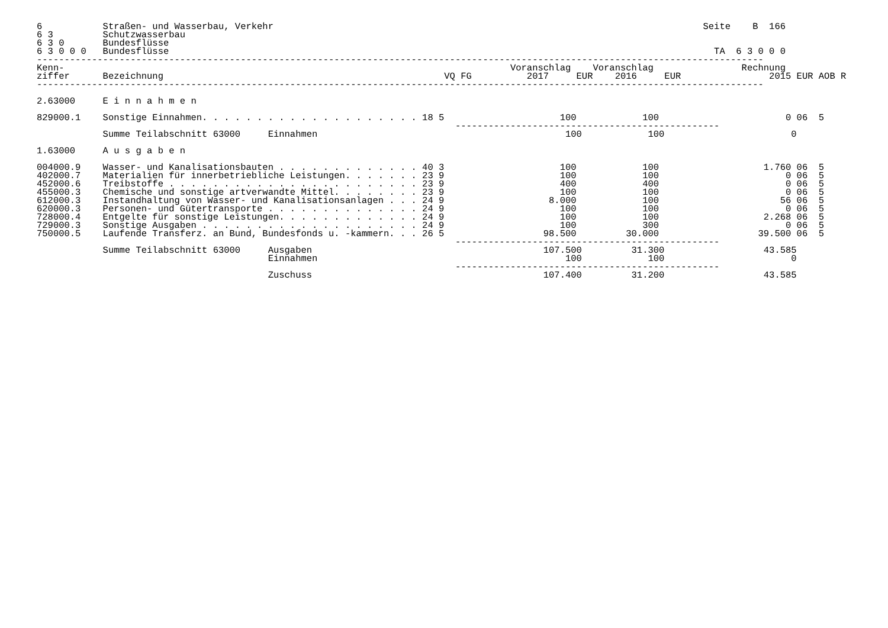6           Straßen- und Wasserbau, Verkehr                                                                              Seite    B  166
6 3         Schutzwasserbau
6 3 0       Bundesflüsse
6 3 0 0 0   Bundesflüsse                                                                                                   TA  6 3 0 0 0
------------------------------------------------------------------------------------------------------------------------------------
Kenn-                                                                                 Voranschlag    Voranschlag                Rechnung
ziffer      Bezeichnung                                                   VQ FG          2017     EUR    2016     EUR                2015 EUR AOB R
------------------------------------------------------------------------------------------------------------------------------------

2.63000     E i n n a h m e n

829000.1    Sonstige Einnahmen. . . . . . . . . . . . . . . . . . . . 18 5                     100            100                       0 06  5
                                                                            ------------------------------------------------
            Summe Teilabschnitt 63000     Einnahmen                                             100            100                       0

1.63000     A u s g a b e n

004000.9    Wasser- und Kanalisationsbauten . . . . . . . . . . . . . 40 3                     100            100                   1.760 06  5
402000.7    Materialien für innerbetriebliche Leistungen. . . . . . . 23 9                     100            100                       0 06  5
452000.6    Treibstoffe . . . . . . . . . . . . . . . . . . . . . . . 23 9                     400            400                       0 06  5
455000.3    Chemische und sonstige artverwandte Mittel. . . . . . . . 23 9                     100            100                       0 06  5
612000.3    Instandhaltung von Wasser- und Kanalisationsanlagen . . . 24 9                   8.000            100                      56 06  5
620000.3    Personen- und Gütertransporte . . . . . . . . . . . . . . 24 9                     100            100                       0 06  5
728000.4    Entgelte für sonstige Leistungen. . . . . . . . . . . . . 24 9                     100            100                   2.268 06  5
729000.3    Sonstige Ausgaben . . . . . . . . . . . . . . . . . . . . 24 9                     100            300                       0 06  5
750000.5    Laufende Transferz. an Bund, Bundesfonds u. -kammern. . . 26 5                  98.500         30.000                  39.500 06  5
                                                                            ------------------------------------------------
            Summe Teilabschnitt 63000     Ausgaben                                          107.500         31.300                  43.585
                                          Einnahmen                                             100            100                       0
                                                                            ------------------------------------------------
                                          Zuschuss                                          107.400         31.200                  43.585